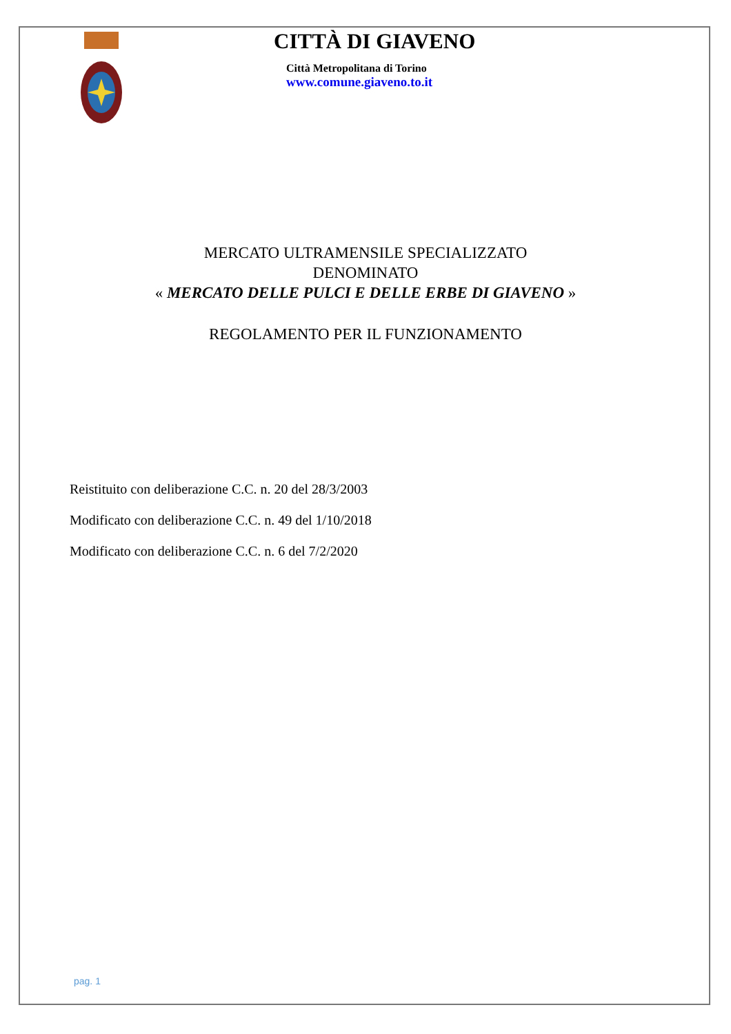CITTÀ DI GIAVENO
Città Metropolitana di Torino
www.comune.giaveno.to.it
MERCATO ULTRAMENSILE SPECIALIZZATO
DENOMINATO
« MERCATO DELLE PULCI E DELLE ERBE DI GIAVENO »
REGOLAMENTO PER IL FUNZIONAMENTO
Reistituito con deliberazione C.C. n. 20 del 28/3/2003
Modificato con deliberazione C.C. n. 49 del 1/10/2018
Modificato con deliberazione C.C. n. 6 del 7/2/2020
pag. 1